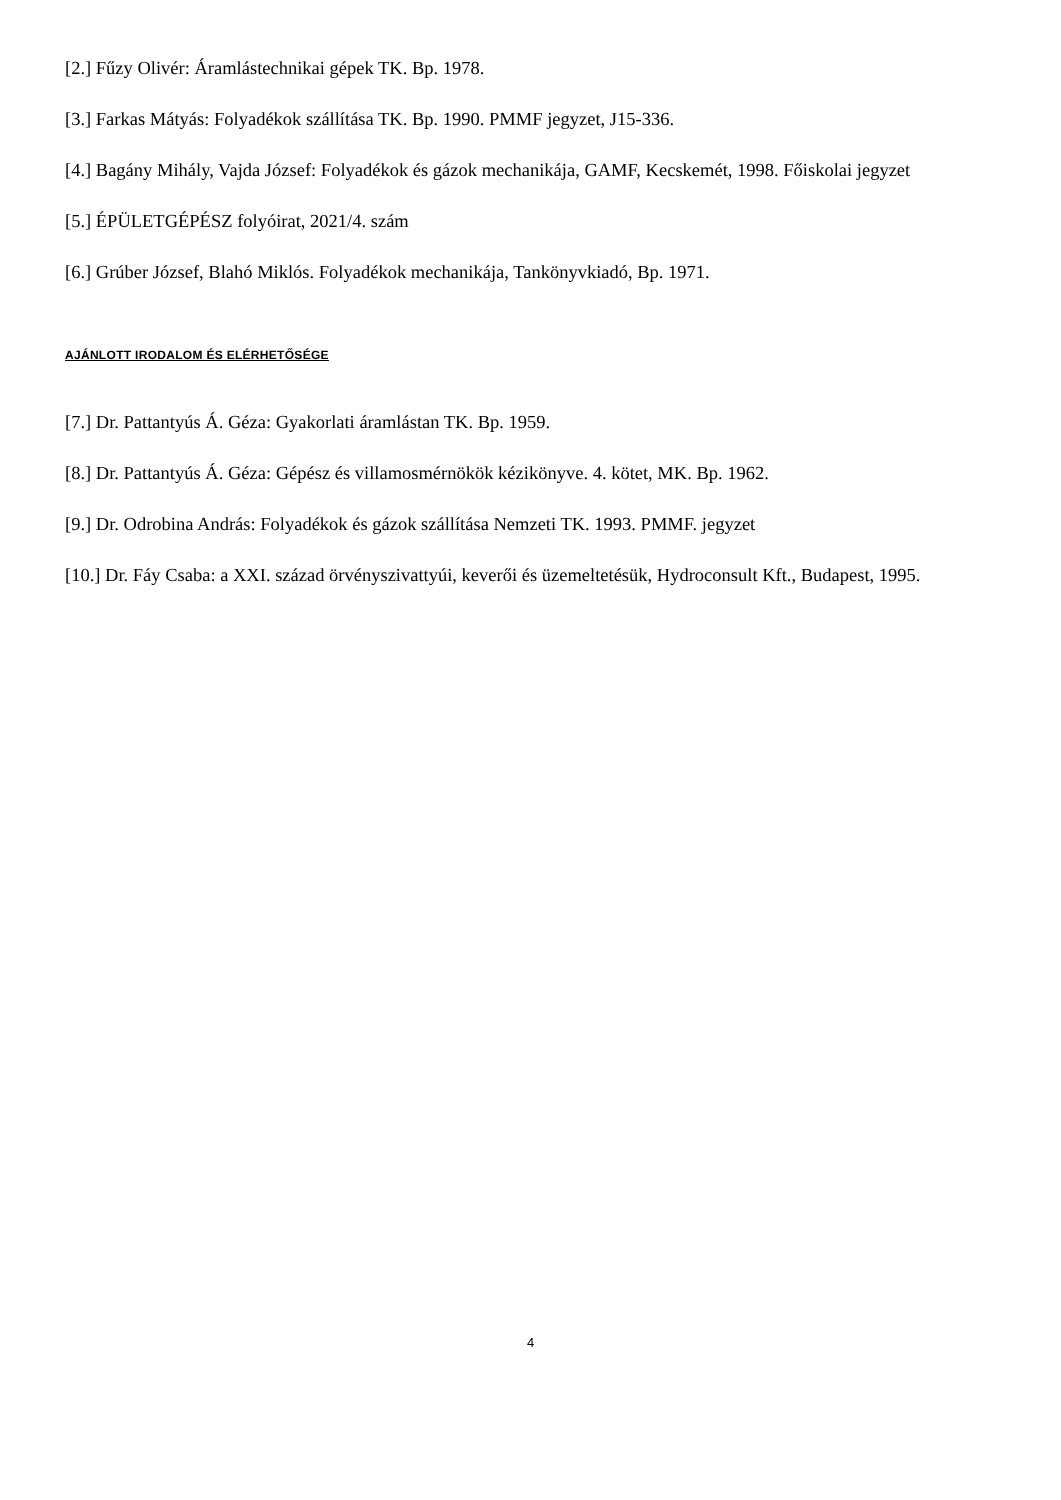[2.] Fűzy Olivér: Áramlástechnikai gépek TK. Bp. 1978.
[3.] Farkas Mátyás: Folyadékok szállítása TK. Bp. 1990. PMMF jegyzet, J15-336.
[4.] Bagány Mihály, Vajda József: Folyadékok és gázok mechanikája, GAMF, Kecskemét, 1998. Főiskolai jegyzet
[5.] ÉPÜLETGÉPÉSZ folyóirat, 2021/4. szám
[6.] Grúber József, Blahó Miklós. Folyadékok mechanikája, Tankönyvkiadó, Bp. 1971.
AJÁNLOTT IRODALOM ÉS ELÉRHETŐSÉGE
[7.] Dr. Pattantyús Á. Géza: Gyakorlati áramlástan TK. Bp. 1959.
[8.] Dr. Pattantyús Á. Géza: Gépész és villamosmérnökök kézikönyve. 4. kötet, MK. Bp. 1962.
[9.] Dr. Odrobina András: Folyadékok és gázok szállítása Nemzeti TK. 1993. PMMF. jegyzet
[10.] Dr. Fáy Csaba: a XXI. század örvényszivattyúi, keverői és üzemeltetésük, Hydroconsult Kft., Budapest, 1995.
4